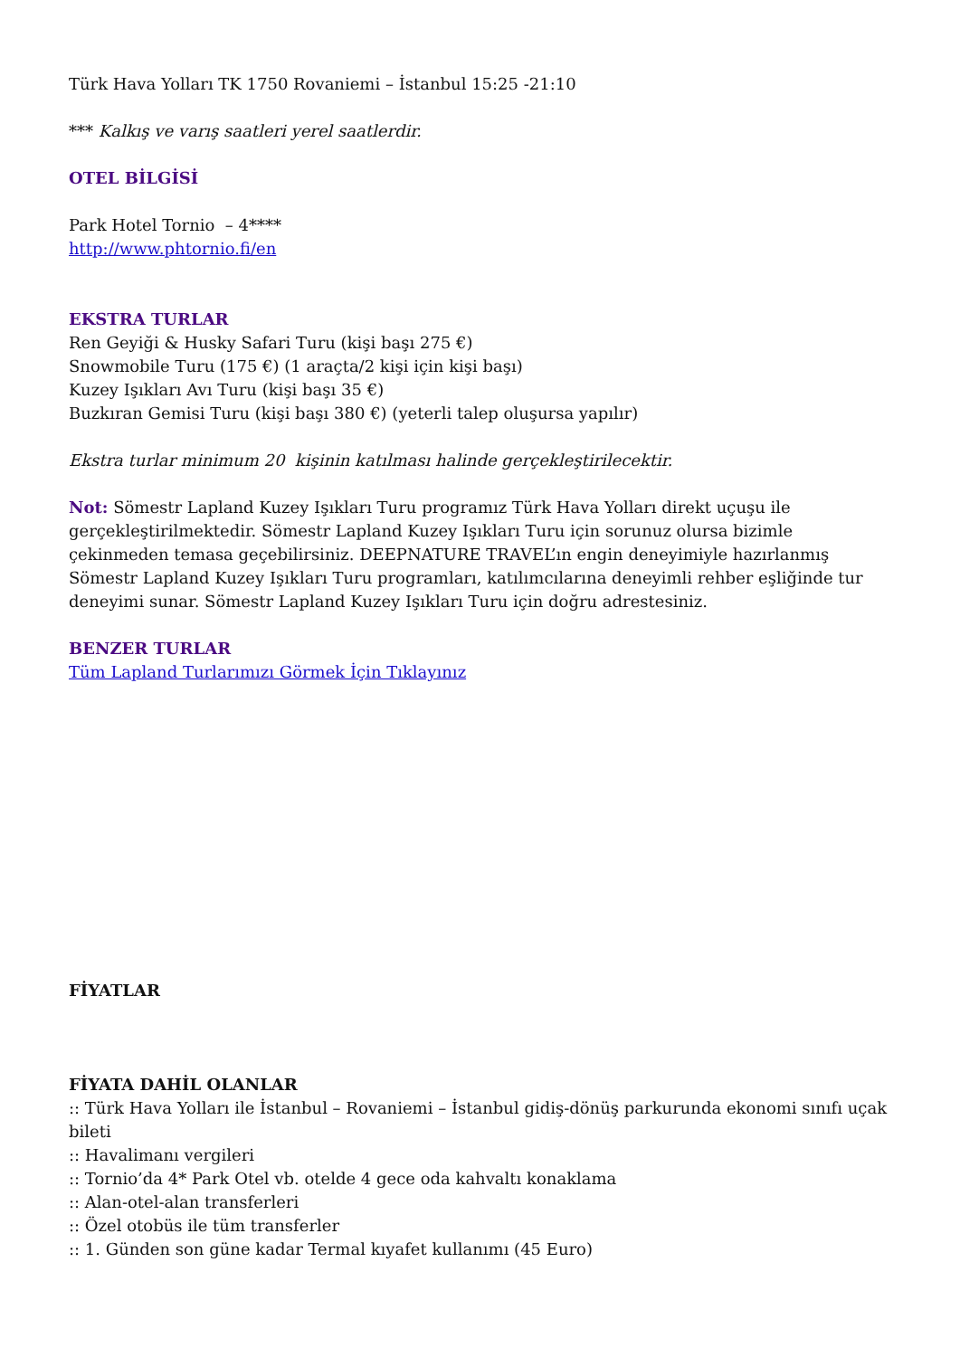Türk Hava Yolları TK 1750 Rovaniemi – İstanbul 15:25 -21:10
*** Kalkış ve varış saatleri yerel saatlerdir.
OTEL BİLGİSİ
Park Hotel Tornio – 4****
http://www.phtornio.fi/en
EKSTRA TURLAR
Ren Geyiği & Husky Safari Turu (kişi başı 275 €)
Snowmobile Turu (175 €) (1 araçta/2 kişi için kişi başı)
Kuzey Işıkları Avı Turu (kişi başı 35 €)
Buzkıran Gemisi Turu (kişi başı 380 €) (yeterli talep oluşursa yapılır)
Ekstra turlar minimum 20 kişinin katılması halinde gerçekleştirilecektir.
Not: Sömestr Lapland Kuzey Işıkları Turu programız Türk Hava Yolları direkt uçuşu ile gerçekleştirilmektedir. Sömestr Lapland Kuzey Işıkları Turu için sorunuz olursa bizimle çekinmeden temasa geçebilirsiniz. DEEPNATURE TRAVEL’ın engin deneyimiyle hazırlanmış Sömestr Lapland Kuzey Işıkları Turu programları, katılımcılarına deneyimli rehber eşliğinde tur deneyimi sunar. Sömestr Lapland Kuzey Işıkları Turu için doğru adrestesiniz.
BENZER TURLAR
Tüm Lapland Turlarımızı Görmek İçin Tıklayınız
FİYATLAR
FİYATA DAHİL OLANLAR
:: Türk Hava Yolları ile İstanbul – Rovaniemi – İstanbul gidiş-dönüş parkurunda ekonomi sınıfı uçak bileti
:: Havalimanı vergileri
:: Tornio’da 4* Park Otel vb. otelde 4 gece oda kahvaltı konaklama
:: Alan-otel-alan transferleri
:: Özel otobüs ile tüm transferler
:: 1. Günden son güne kadar Termal kıyafet kullanımı (45 Euro)